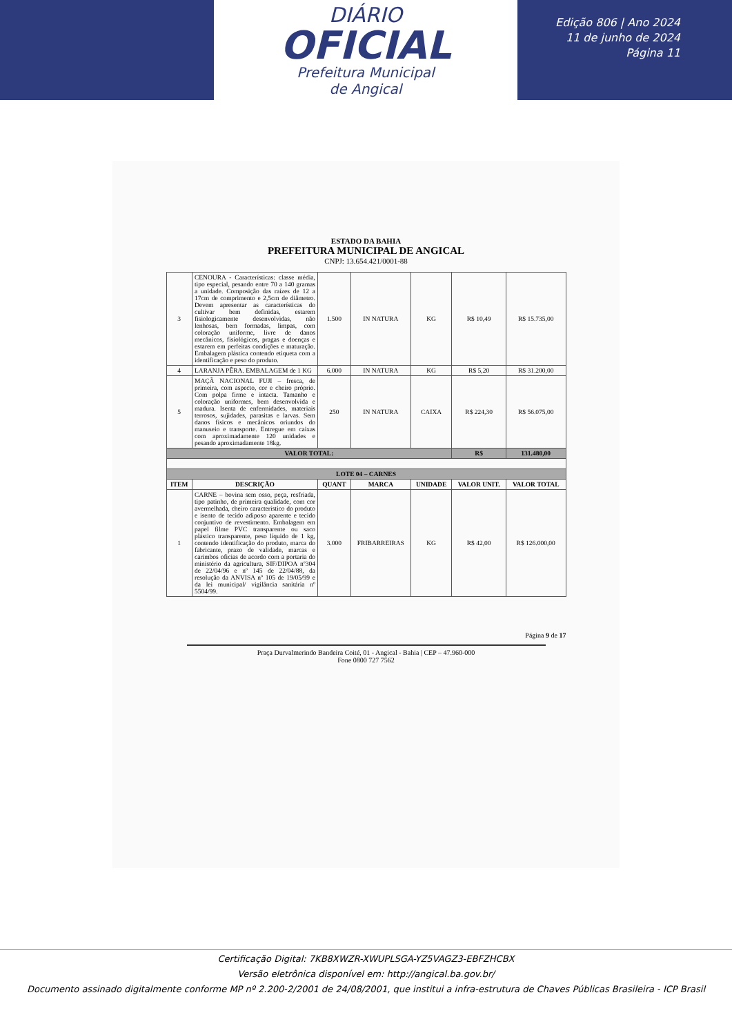DIÁRIO
OFICIAL
Prefeitura Municipal
de Angical
Edição 806 | Ano 2024
11 de junho de 2024
Página 11
ESTADO DA BAHIA
PREFEITURA MUNICIPAL DE ANGICAL
CNPJ: 13.654.421/0001-88
| 3 | CENOURA - Características: classe média, tipo especial, pesando entre 70 a 140 gramas a unidade. Composição das raízes de 12 a 17cm de comprimento e 2,5cm de diâmetro. Devem apresentar as características do cultivar bem definidas, estarem fisiologicamente desenvolvidas, não lenhosas, bem formadas, limpas, com coloração uniforme, livre de danos mecânicos, fisiológicos, pragas e doenças e estarem em perfeitas condições e maturação. Embalagem plástica contendo etiqueta com a identificação e peso do produto. | 1.500 | IN NATURA | KG | R$ 10,49 | R$ 15.735,00 |
| 4 | LARANJA PÊRA. EMBALAGEM de 1 KG | 6.000 | IN NATURA | KG | R$ 5,20 | R$ 31.200,00 |
| 5 | MAÇÃ NACIONAL FUJI – fresca, de primeira, com aspecto, cor e cheiro próprio. Com polpa firme e intacta. Tamanho e coloração uniformes, bem desenvolvida e madura. Isenta de enfermidades, materiais terrosos, sujidades, parasitas e larvas. Sem danos físicos e mecânicos oriundos do manuseio e transporte. Entregue em caixas com aproximadamente 120 unidades e pesando aproximadamente 18kg. | 250 | IN NATURA | CAIXA | R$ 224,30 | R$ 56.075,00 |
| VALOR TOTAL: | | | | | R$ | 131.480,00 |
| LOTE 04 – CARNES | | | | | | |
| ITEM | DESCRIÇÃO | QUANT | MARCA | UNIDADE | VALOR UNIT. | VALOR TOTAL |
| 1 | CARNE – bovina sem osso, peça, resfriada, tipo patinho, de primeira qualidade, com cor avermelhada, cheiro característico do produto e isento de tecido adiposo aparente e tecido conjuntivo de revestimento. Embalagem em papel filme PVC transparente ou saco plástico transparente, peso líquido de 1 kg, contendo identificação do produto, marca do fabricante, prazo de validade, marcas e carimbos oficias de acordo com a portaria do ministério da agricultura, SIF/DIPOA nº304 de 22/04/96 e nº 145 de 22/04/88, da resolução da ANVISA nº 105 de 19/05/99 e da lei municipal/ vigilância sanitária nº 5504/99. | 3.000 | FRIBARREIRAS | KG | R$ 42,00 | R$ 126.000,00 |
Página 9 de 17
Praça Durvalmerindo Bandeira Coité, 01 - Angical - Bahia | CEP – 47.960-000
Fone 0800 727 7562
Certificação Digital: 7KB8XWZR-XWUPLSGA-YZ5VAGZ3-EBFZHCBX
Versão eletrônica disponível em: http://angical.ba.gov.br/
Documento assinado digitalmente conforme MP nº 2.200-2/2001 de 24/08/2001, que institui a infra-estrutura de Chaves Públicas Brasileira - ICP Brasil